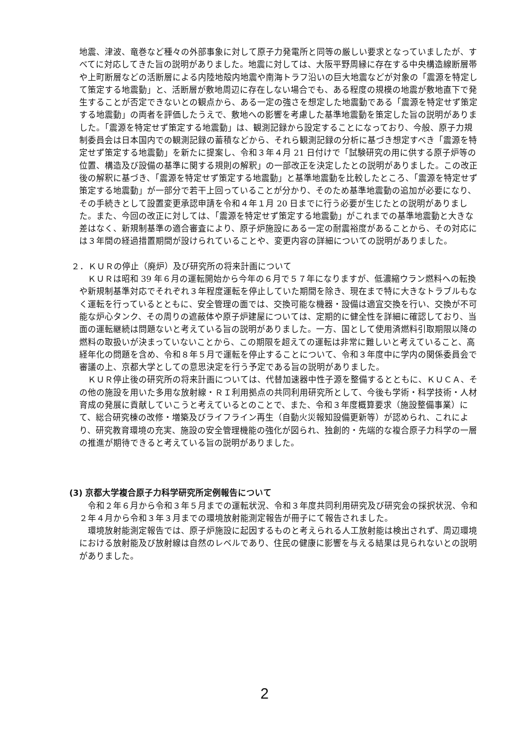地震、津波、竜巻など種々の外部事象に対して原子力発電所と同等の厳しい要求となっていましたが、すべてに対応してきた旨の説明がありました。地震に対しては、大阪平野周縁に存在する中央構造線断層帯や上町断層などの活断層による内陸地殻内地震や南海トラフ沿いの巨大地震などが対象の「震源を特定して策定する地震動」と、活断層が敷地周辺に存在しない場合でも、ある程度の規模の地震が敷地直下で発生することが否定できないとの観点から、ある一定の強さを想定した地震動である「震源を特定せず策定する地震動」の両者を評価したうえで、敷地への影響を考慮した基準地震動を策定した旨の説明がありました。「震源を特定せず策定する地震動」は、観測記録から設定することになっており、今般、原子力規制委員会は日本国内での観測記録の蓄積などから、それら観測記録の分析に基づき想定すべき「震源を特定せず策定する地震動」を新たに提案し、令和３年４月 21 日付けで「試験研究の用に供する原子炉等の位置、構造及び設備の基準に関する規則の解釈」の一部改正を決定したとの説明がありました。この改正後の解釈に基づき、「震源を特定せず策定する地震動」と基準地震動を比較したところ、「震源を特定せず策定する地震動」が一部分で若干上回っていることが分かり、そのため基準地震動の追加が必要になり、その手続きとして設置変更承認申請を令和４年１月 20 日までに行う必要が生じたとの説明がありました。また、今回の改正に対しては、「震源を特定せず策定する地震動」がこれまでの基準地震動と大きな差はなく、新規制基準の適合審査により、原子炉施設にある一定の耐震裕度があることから、その対応には３年間の経過措置期間が設けられていることや、変更内容の詳細についての説明がありました。
２．ＫＵＲの停止（廃炉）及び研究所の将来計画について
ＫＵＲは昭和 39 年６月の運転開始から今年の６月で５７年になりますが、低濃縮ウラン燃料への転換や新規制基準対応でそれぞれ３年程度運転を停止していた期間を除き、現在まで特に大きなトラブルもなく運転を行っているとともに、安全管理の面では、交換可能な機器・設備は適宜交換を行い、交換が不可能な炉心タンク、その周りの遮蔽体や原子炉建屋については、定期的に健全性を詳細に確認しており、当面の運転継続は問題ないと考えている旨の説明がありました。一方、国として使用済燃料引取期限以降の燃料の取扱いが決まっていないことから、この期限を超えての運転は非常に難しいと考えていること、高経年化の問題を含め、令和８年５月で運転を停止することについて、令和３年度中に学内の関係委員会で審議の上、京都大学としての意思決定を行う予定である旨の説明がありました。
ＫＵＲ停止後の研究所の将来計画については、代替加速器中性子源を整備するとともに、ＫＵＣＡ、その他の施設を用いた多用な放射線・ＲＩ利用拠点の共同利用研究所として、今後も学術・科学技術・人材育成の発展に貢献していこうと考えているとのことで、また、令和３年度概算要求（施設整備事業）にて、総合研究棟の改修・増築及びライフライン再生（自動火災報知設備更新等）が認められ、これにより、研究教育環境の充実、施設の安全管理機能の強化が図られ、独創的・先端的な複合原子力科学の一層の推進が期待できると考えている旨の説明がありました。
(3) 京都大学複合原子力科学研究所定例報告について
令和２年６月から令和３年５月までの運転状況、令和３年度共同利用研究及び研究会の採択状況、令和２年４月から令和３年３月までの環境放射能測定報告が冊子にて報告されました。
環境放射能測定報告では、原子炉施設に起因するものと考えられる人工放射能は検出されず、周辺環境における放射能及び放射線は自然のレベルであり、住民の健康に影響を与える結果は見られないとの説明がありました。
2